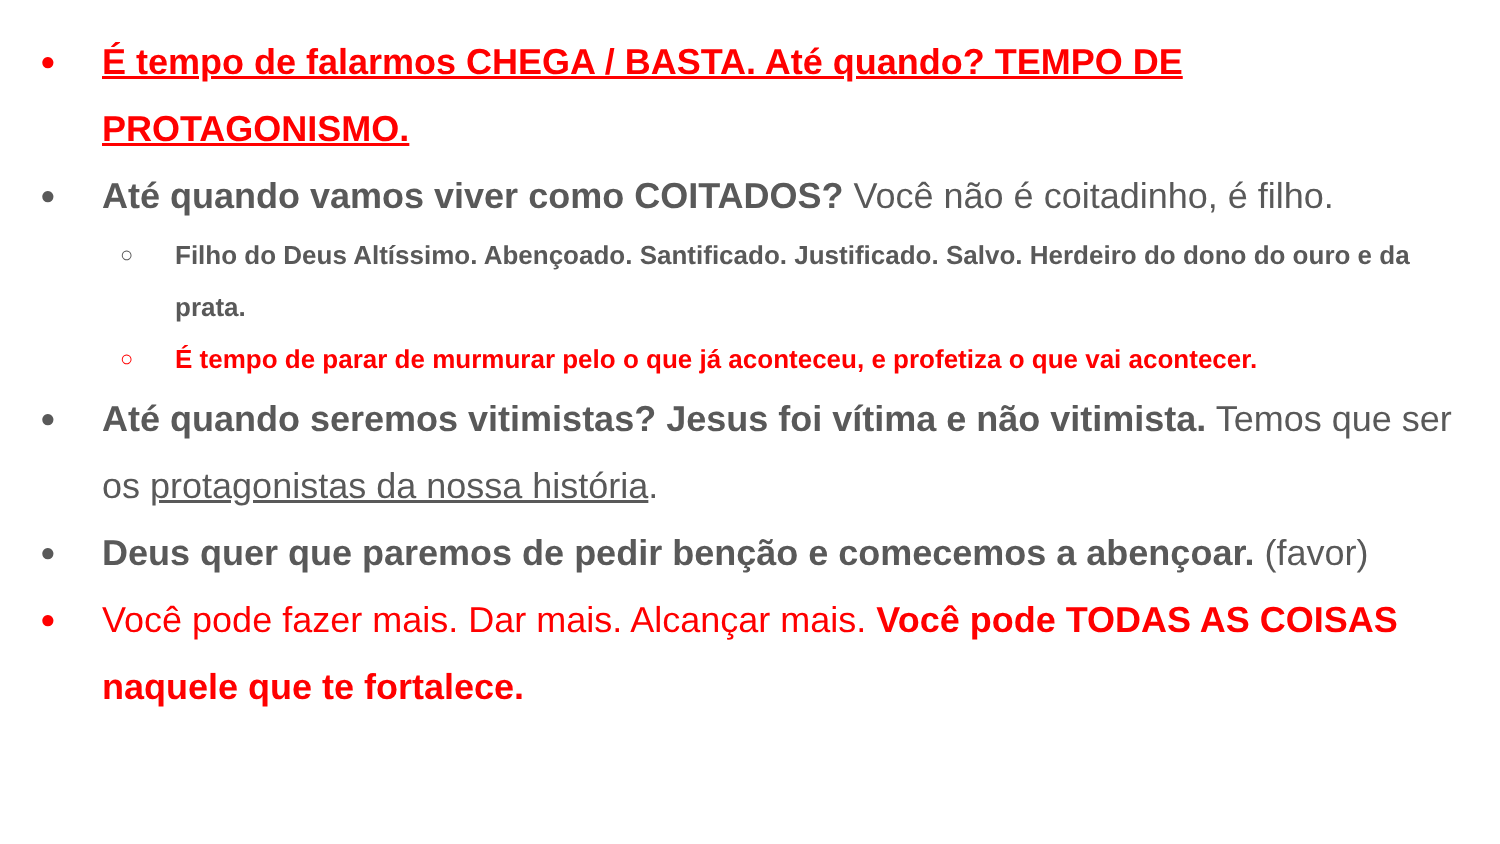●
É tempo de falarmos CHEGA / BASTA. Até quando? TEMPO DE PROTAGONISMO.
●
Até quando vamos viver como COITADOS? Você não é coitadinho, é filho.
○
Filho do Deus Altíssimo. Abençoado. Santificado. Justificado. Salvo. Herdeiro do dono do ouro e da prata.
○
É tempo de parar de murmurar pelo o que já aconteceu, e profetiza o que vai acontecer.
●
Até quando seremos vitimistas? Jesus foi vítima e não vitimista. Temos que ser os protagonistas da nossa história.
●
Deus quer que paremos de pedir benção e comecemos a abençoar. (favor)
●
Você pode fazer mais. Dar mais. Alcançar mais. Você pode TODAS AS COISAS naquele que te fortalece.